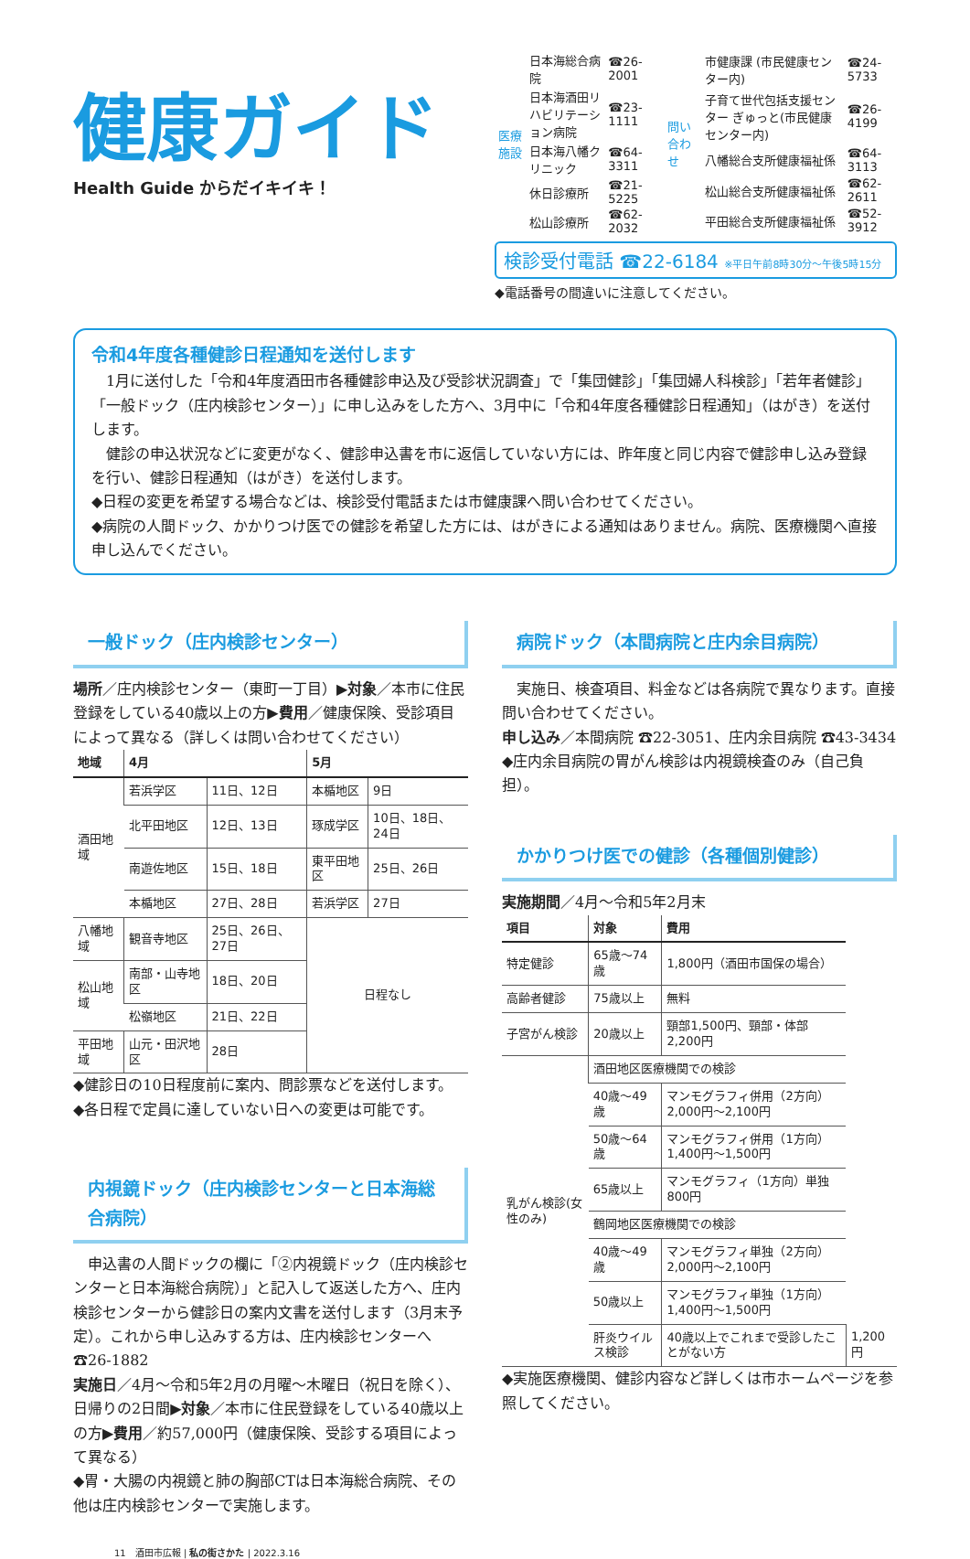健康ガイド
Health Guide からだイキイキ！
| 医療施設 | 日本海総合病院 | ☎26-2001 |
| | 日本海酒田リハビリテーション病院 | ☎23-1111 |
| | 日本海八幡クリニック | ☎64-3311 |
| | 休日診療所 | ☎21-5225 |
| | 松山診療所 | ☎62-2032 |
| 問い合わせ | 市健康課 (市民健康センター内) | ☎24-5733 |
| | 子育て世代包括支援センター ぎゅっと(市民健康センター内) | ☎26-4199 |
| | 八幡総合支所健康福祉係 | ☎64-3113 |
| | 松山総合支所健康福祉係 | ☎62-2611 |
| | 平田総合支所健康福祉係 | ☎52-3912 |
検診受付電話 ☎22-6184 ※平日午前8時30分～午後5時15分
◆電話番号の間違いに注意してください。
令和4年度各種健診日程通知を送付します
　1月に送付した「令和4年度酒田市各種健診申込及び受診状況調査」で「集団健診」「集団婦人科検診」「若年者健診」「一般ドック（庄内検診センター）」に申し込みをした方へ、3月中に「令和4年度各種健診日程通知」（はがき）を送付します。
　健診の申込状況などに変更がなく、健診申込書を市に返信していない方には、昨年度と同じ内容で健診申し込み登録を行い、健診日程通知（はがき）を送付します。
◆日程の変更を希望する場合などは、検診受付電話または市健康課へ問い合わせてください。
◆病院の人間ドック、かかりつけ医での健診を希望した方には、はがきによる通知はありません。病院、医療機関へ直接申し込んでください。
一般ドック（庄内検診センター）
場所／庄内検診センター（東町一丁目）▶対象／本市に住民登録をしている40歳以上の方▶費用／健康保険、受診項目によって異なる（詳しくは問い合わせてください）
| 地域 | 4月 | | 5月 | |
| --- | --- | --- | --- | --- |
| 酒田地域 | 若浜学区 | 11日、12日 | 本楯地区 | 9日 |
| | 北平田地区 | 12日、13日 | 琢成学区 | 10日、18日、24日 |
| | 南遊佐地区 | 15日、18日 | 東平田地区 | 25日、26日 |
| | 本楯地区 | 27日、28日 | 若浜学区 | 27日 |
| 八幡地域 | 観音寺地区 | 25日、26日、27日 | 日程なし | |
| 松山地域 | 南部・山寺地区 | 18日、20日 | | |
| | 松嶺地区 | 21日、22日 | | |
| 平田地域 | 山元・田沢地区 | 28日 | | |
◆健診日の10日程度前に案内、問診票などを送付します。
◆各日程で定員に達していない日への変更は可能です。
内視鏡ドック（庄内検診センターと日本海総合病院）
　申込書の人間ドックの欄に「②内視鏡ドック（庄内検診センターと日本海総合病院）」と記入して返送した方へ、庄内検診センターから健診日の案内文書を送付します（3月末予定）。これから申し込みする方は、庄内検診センターへ ☎26-1882
実施日／4月～令和5年2月の月曜～木曜日（祝日を除く）、日帰りの2日間▶対象／本市に住民登録をしている40歳以上の方▶費用／約57,000円（健康保険、受診する項目によって異なる）
◆胃・大腸の内視鏡と肺の胸部CTは日本海総合病院、その他は庄内検診センターで実施します。
病院ドック（本間病院と庄内余目病院）
　実施日、検査項目、料金などは各病院で異なります。直接問い合わせてください。
申し込み／本間病院 ☎22-3051、庄内余目病院 ☎43-3434
◆庄内余目病院の胃がん検診は内視鏡検査のみ（自己負担）。
かかりつけ医での健診（各種個別健診）
実施期間／4月～令和5年2月末
| 項目 | 対象 | 費用 | |
| --- | --- | --- | --- |
| 特定健診 | 65歳～74歳 | 1,800円（酒田市国保の場合） | |
| 高齢者健診 | 75歳以上 | 無料 | |
| 子宮がん検診 | 20歳以上 | 頸部1,500円、頸部・体部2,200円 | |
| 乳がん検診(女性のみ) | 酒田地区医療機関での検診 | | |
| | 40歳～49歳 | マンモグラフィ併用（2方向）2,000円～2,100円 | |
| | 50歳～64歳 | マンモグラフィ併用（1方向）1,400円～1,500円 | |
| | 65歳以上 | マンモグラフィ（1方向）単独 800円 | |
| | 鶴岡地区医療機関での検診 | | |
| | 40歳～49歳 | マンモグラフィ単独（2方向）2,000円～2,100円 | |
| | 50歳以上 | マンモグラフィ単独（1方向）1,400円～1,500円 | |
| | 肝炎ウイルス検診 | 40歳以上でこれまで受診したことがない方 | 1,200円 |
◆実施医療機関、健診内容など詳しくは市ホームページを参照してください。
11　酒田市広報 | 私の街さかた | 2022.3.16